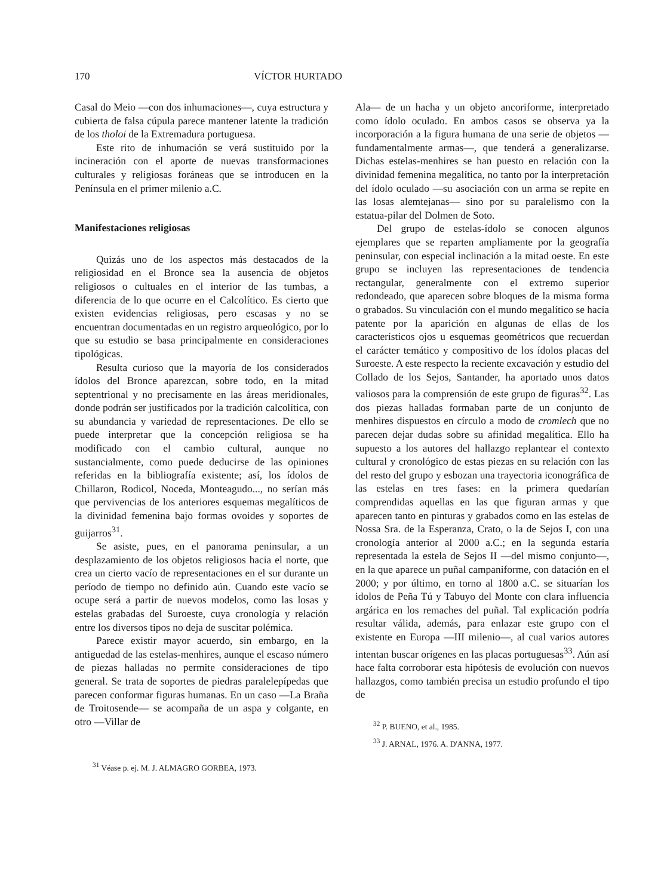170 VÍCTOR HURTADO
Casal do Meio —con dos inhumaciones—, cuya estructura y cubierta de falsa cúpula parece mantener latente la tradición de los tholoi de la Extremadura portuguesa.
Este rito de inhumación se verá sustituido por la incineración con el aporte de nuevas transformaciones culturales y religiosas foráneas que se introducen en la Península en el primer milenio a.C.
Manifestaciones religiosas
Quizás uno de los aspectos más destacados de la religiosidad en el Bronce sea la ausencia de objetos religiosos o cultuales en el interior de las tumbas, a diferencia de lo que ocurre en el Calcolítico. Es cierto que existen evidencias religiosas, pero escasas y no se encuentran documentadas en un registro arqueológico, por lo que su estudio se basa principalmente en consideraciones tipológicas.
Resulta curioso que la mayoría de los considerados ídolos del Bronce aparezcan, sobre todo, en la mitad septentrional y no precisamente en las áreas meridionales, donde podrán ser justificados por la tradición calcolítica, con su abundancia y variedad de representaciones. De ello se puede interpretar que la concepción religiosa se ha modificado con el cambio cultural, aunque no sustancialmente, como puede deducirse de las opiniones referidas en la bibliografía existente; así, los ídolos de Chillaron, Rodicol, Noceda, Monteagudo..., no serían más que pervivencias de los anteriores esquemas megalíticos de la divinidad femenina bajo formas ovoides y soportes de guijarros<sup>31</sup>.
Se asiste, pues, en el panorama peninsular, a un desplazamiento de los objetos religiosos hacia el norte, que crea un cierto vacío de representaciones en el sur durante un período de tiempo no definido aún. Cuando este vacío se ocupe será a partir de nuevos modelos, como las losas y estelas grabadas del Suroeste, cuya cronología y relación entre los diversos tipos no deja de suscitar polémica.
Parece existir mayor acuerdo, sin embargo, en la antiguedad de las estelas-menhires, aunque el escaso número de piezas halladas no permite consideraciones de tipo general. Se trata de soportes de piedras paralelepípedas que parecen conformar figuras humanas. En un caso —La Braña de Troitosende— se acompaña de un aspa y colgante, en otro —Villar de
<sup>31</sup> Véase p. ej. M. J. ALMAGRO GORBEA, 1973.
Ala— de un hacha y un objeto ancoriforme, interpretado como ídolo oculado. En ambos casos se observa ya la incorporación a la figura humana de una serie de objetos —fundamentalmente armas—, que tenderá a generalizarse. Dichas estelas-menhires se han puesto en relación con la divinidad femenina megalítica, no tanto por la interpretación del ídolo oculado —su asociación con un arma se repite en las losas alemtejanas— sino por su paralelismo con la estatua-pilar del Dolmen de Soto.
Del grupo de estelas-ídolo se conocen algunos ejemplares que se reparten ampliamente por la geografía peninsular, con especial inclinación a la mitad oeste. En este grupo se incluyen las representaciones de tendencia rectangular, generalmente con el extremo superior redondeado, que aparecen sobre bloques de la misma forma o grabados. Su vinculación con el mundo megalítico se hacía patente por la aparición en algunas de ellas de los característicos ojos u esquemas geométricos que recuerdan el carácter temático y compositivo de los ídolos placas del Suroeste. A este respecto la reciente excavación y estudio del Collado de los Sejos, Santander, ha aportado unos datos valiosos para la comprensión de este grupo de figuras<sup>32</sup>. Las dos piezas halladas formaban parte de un conjunto de menhires dispuestos en círculo a modo de cromlech que no parecen dejar dudas sobre su afinidad megalítica. Ello ha supuesto a los autores del hallazgo replantear el contexto cultural y cronológico de estas piezas en su relación con las del resto del grupo y esbozan una trayectoria iconográfica de las estelas en tres fases: en la primera quedarían comprendidas aquellas en las que figuran armas y que aparecen tanto en pinturas y grabados como en las estelas de Nossa Sra. de la Esperanza, Crato, o la de Sejos I, con una cronología anterior al 2000 a.C.; en la segunda estaría representada la estela de Sejos II —del mismo conjunto—, en la que aparece un puñal campaniforme, con datación en el 2000; y por último, en torno al 1800 a.C. se situarían los idolos de Peña Tú y Tabuyo del Monte con clara influencia argárica en los remaches del puñal. Tal explicación podría resultar válida, además, para enlazar este grupo con el existente en Europa —III milenio—, al cual varios autores intentan buscar orígenes en las placas portuguesas<sup>33</sup>. Aún así hace falta corroborar esta hipótesis de evolución con nuevos hallazgos, como también precisa un estudio profundo el tipo de
<sup>32</sup> P. BUENO, et al., 1985.
<sup>33</sup> J. ARNAL, 1976. A. D'ANNA, 1977.